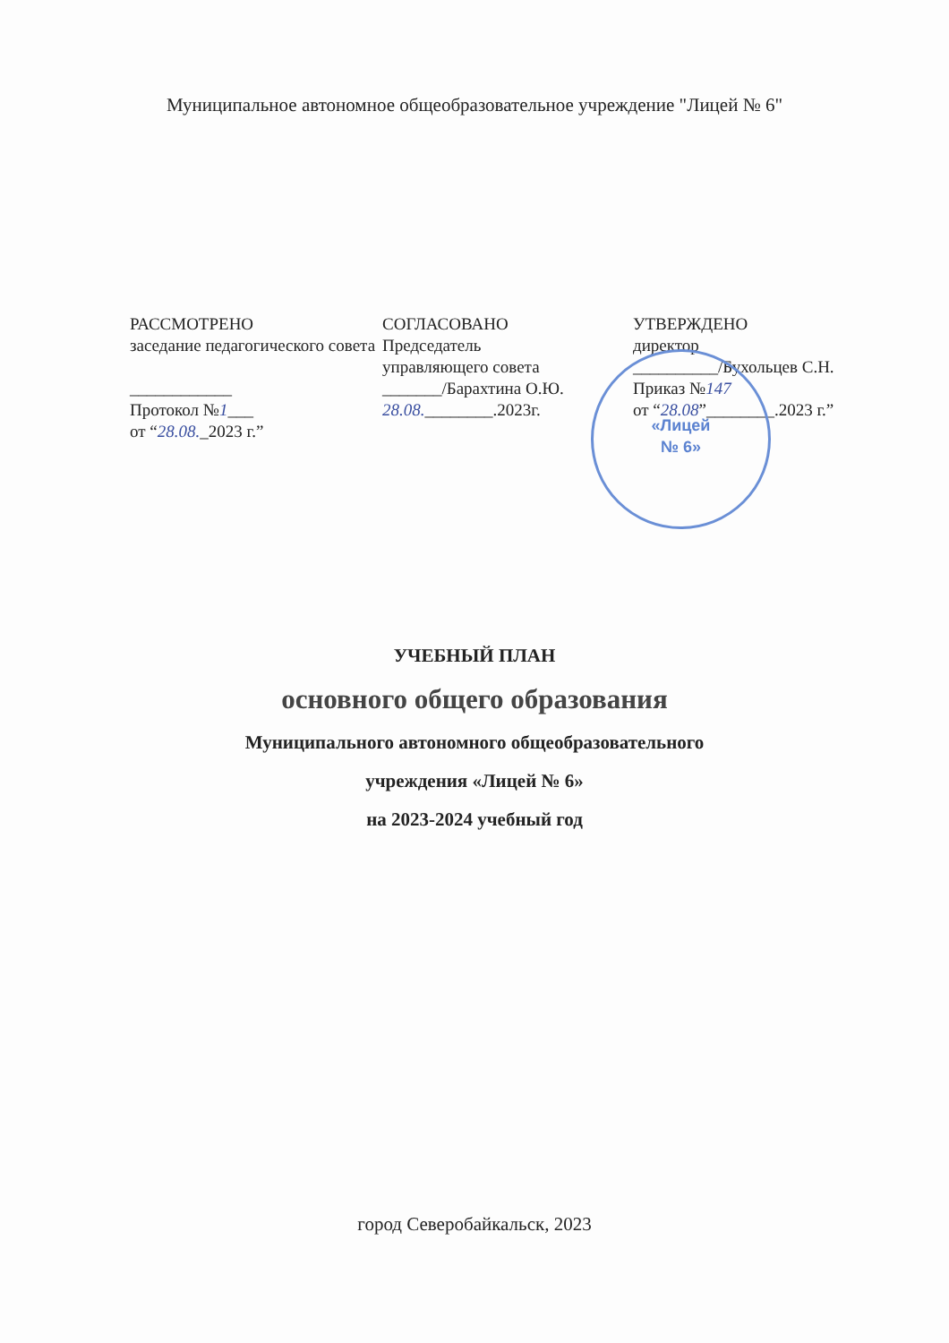Муниципальное автономное общеобразовательное учреждение "Лицей № 6"
РАССМОТРЕНО
заседание педагогического совета
____________
Протокол №1___
от “28.08._2023 г.”
СОГЛАСОВАНО
Председатель
управляющего совета
_______/Барахтина О.Ю.
28.08.________.2023г.
УТВЕРЖДЕНО
директор
__________/Бухольцев С.Н.
Приказ №147
от “28.08”________.2023 г.”
«Лицей
№ 6»
УЧЕБНЫЙ ПЛАН
основного общего образования
Муниципального автономного общеобразовательного
учреждения «Лицей № 6»
на 2023-2024 учебный год
город Северобайкальск, 2023